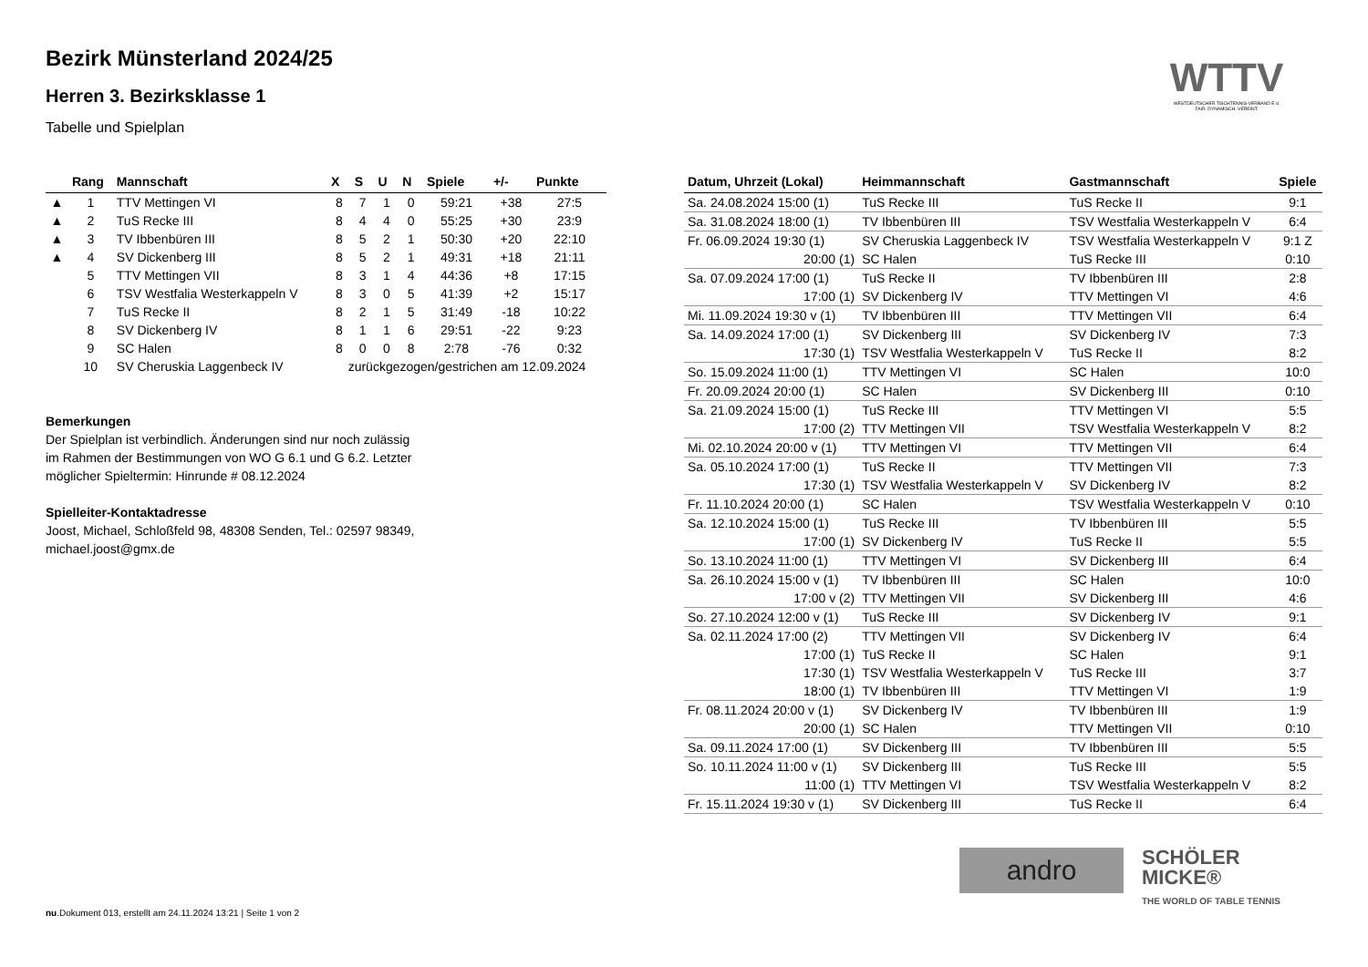WTTV
WESTDEUTSCHER TISCHTENNIS-VERBAND E.V.
FAIR. DYNAMISCH. VEREINT.
Bezirk Münsterland 2024/25
Herren 3. Bezirksklasse 1
Tabelle und Spielplan
| | Rang | Mannschaft | X | S | U | N | Spiele | +/- | Punkte |
| --- | --- | --- | --- | --- | --- | --- | --- | --- | --- |
| ▲ | 1 | TTV Mettingen VI | 8 | 7 | 1 | 0 | 59:21 | +38 | 27:5 |
| ▲ | 2 | TuS Recke III | 8 | 4 | 4 | 0 | 55:25 | +30 | 23:9 |
| ▲ | 3 | TV Ibbenbüren III | 8 | 5 | 2 | 1 | 50:30 | +20 | 22:10 |
| ▲ | 4 | SV Dickenberg III | 8 | 5 | 2 | 1 | 49:31 | +18 | 21:11 |
| | 5 | TTV Mettingen VII | 8 | 3 | 1 | 4 | 44:36 | +8 | 17:15 |
| | 6 | TSV Westfalia Westerkappeln V | 8 | 3 | 0 | 5 | 41:39 | +2 | 15:17 |
| | 7 | TuS Recke II | 8 | 2 | 1 | 5 | 31:49 | -18 | 10:22 |
| | 8 | SV Dickenberg IV | 8 | 1 | 1 | 6 | 29:51 | -22 | 9:23 |
| | 9 | SC Halen | 8 | 0 | 0 | 8 | 2:78 | -76 | 0:32 |
| | 10 | SV Cheruskia Laggenbeck IV | zurückgezogen/gestrichen am 12.09.2024 | | | | | | |
Bemerkungen
Der Spielplan ist verbindlich. Änderungen sind nur noch zulässig
im Rahmen der Bestimmungen von WO G 6.1 und G 6.2. Letzter
möglicher Spieltermin: Hinrunde # 08.12.2024
Spielleiter-Kontaktadresse
Joost, Michael, Schloßfeld 98, 48308 Senden, Tel.: 02597 98349,
michael.joost@gmx.de
| Datum, Uhrzeit (Lokal) | Heimmannschaft | Gastmannschaft | Spiele |
| --- | --- | --- | --- |
| Sa. 24.08.2024 15:00 (1) | TuS Recke III | TuS Recke II | 9:1 |
| Sa. 31.08.2024 18:00 (1) | TV Ibbenbüren III | TSV Westfalia Westerkappeln V | 6:4 |
| Fr. 06.09.2024 19:30 (1) | SV Cheruskia Laggenbeck IV | TSV Westfalia Westerkappeln V | 9:1 Z |
| 20:00 (1) | SC Halen | TuS Recke III | 0:10 |
| Sa. 07.09.2024 17:00 (1) | TuS Recke II | TV Ibbenbüren III | 2:8 |
| 17:00 (1) | SV Dickenberg IV | TTV Mettingen VI | 4:6 |
| Mi. 11.09.2024 19:30 v (1) | TV Ibbenbüren III | TTV Mettingen VII | 6:4 |
| Sa. 14.09.2024 17:00 (1) | SV Dickenberg III | SV Dickenberg IV | 7:3 |
| 17:30 (1) | TSV Westfalia Westerkappeln V | TuS Recke II | 8:2 |
| So. 15.09.2024 11:00 (1) | TTV Mettingen VI | SC Halen | 10:0 |
| Fr. 20.09.2024 20:00 (1) | SC Halen | SV Dickenberg III | 0:10 |
| Sa. 21.09.2024 15:00 (1) | TuS Recke III | TTV Mettingen VI | 5:5 |
| 17:00 (2) | TTV Mettingen VII | TSV Westfalia Westerkappeln V | 8:2 |
| Mi. 02.10.2024 20:00 v (1) | TTV Mettingen VI | TTV Mettingen VII | 6:4 |
| Sa. 05.10.2024 17:00 (1) | TuS Recke II | TTV Mettingen VII | 7:3 |
| 17:30 (1) | TSV Westfalia Westerkappeln V | SV Dickenberg IV | 8:2 |
| Fr. 11.10.2024 20:00 (1) | SC Halen | TSV Westfalia Westerkappeln V | 0:10 |
| Sa. 12.10.2024 15:00 (1) | TuS Recke III | TV Ibbenbüren III | 5:5 |
| 17:00 (1) | SV Dickenberg IV | TuS Recke II | 5:5 |
| So. 13.10.2024 11:00 (1) | TTV Mettingen VI | SV Dickenberg III | 6:4 |
| Sa. 26.10.2024 15:00 v (1) | TV Ibbenbüren III | SC Halen | 10:0 |
| 17:00 v (2) | TTV Mettingen VII | SV Dickenberg III | 4:6 |
| So. 27.10.2024 12:00 v (1) | TuS Recke III | SV Dickenberg IV | 9:1 |
| Sa. 02.11.2024 17:00 (2) | TTV Mettingen VII | SV Dickenberg IV | 6:4 |
| 17:00 (1) | TuS Recke II | SC Halen | 9:1 |
| 17:30 (1) | TSV Westfalia Westerkappeln V | TuS Recke III | 3:7 |
| 18:00 (1) | TV Ibbenbüren III | TTV Mettingen VI | 1:9 |
| Fr. 08.11.2024 20:00 v (1) | SV Dickenberg IV | TV Ibbenbüren III | 1:9 |
| 20:00 (1) | SC Halen | TTV Mettingen VII | 0:10 |
| Sa. 09.11.2024 17:00 (1) | SV Dickenberg III | TV Ibbenbüren III | 5:5 |
| So. 10.11.2024 11:00 v (1) | SV Dickenberg III | TuS Recke III | 5:5 |
| 11:00 (1) | TTV Mettingen VI | TSV Westfalia Westerkappeln V | 8:2 |
| Fr. 15.11.2024 19:30 v (1) | SV Dickenberg III | TuS Recke II | 6:4 |
andro
SCHÖLER
MICKE®
THE WORLD OF TABLE TENNIS
nu.Dokument 013, erstellt am 24.11.2024 13:21 | Seite 1 von 2